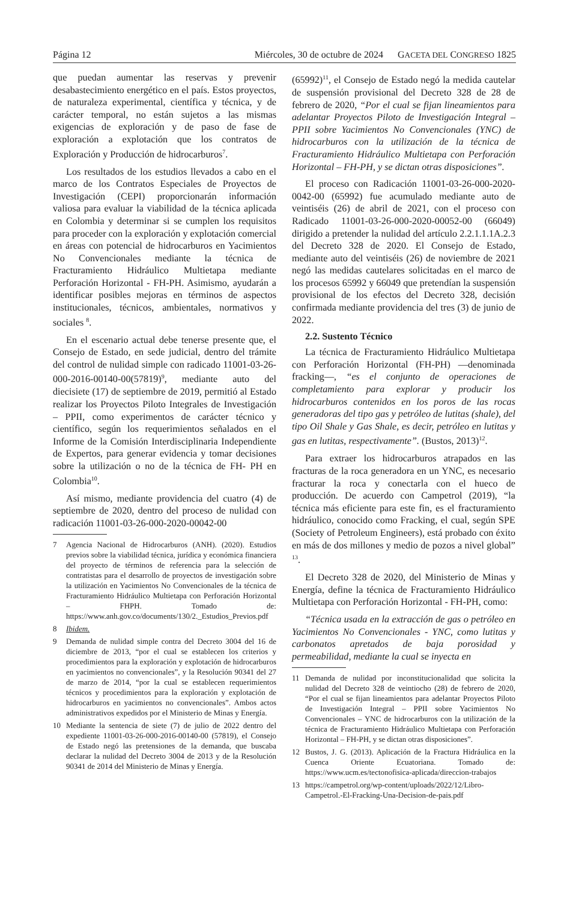Página 12 Miércoles, 30 de octubre de 2024 GACETA DEL CONGRESO 1825
que puedan aumentar las reservas y prevenir desabastecimiento energético en el país. Estos proyectos, de naturaleza experimental, científica y técnica, y de carácter temporal, no están sujetos a las mismas exigencias de exploración y de paso de fase de exploración a explotación que los contratos de Exploración y Producción de hidrocarburos<sup>7</sup>.
Los resultados de los estudios llevados a cabo en el marco de los Contratos Especiales de Proyectos de Investigación (CEPI) proporcionarán información valiosa para evaluar la viabilidad de la técnica aplicada en Colombia y determinar si se cumplen los requisitos para proceder con la exploración y explotación comercial en áreas con potencial de hidrocarburos en Yacimientos No Convencionales mediante la técnica de Fracturamiento Hidráulico Multietapa mediante Perforación Horizontal - FH-PH. Asimismo, ayudarán a identificar posibles mejoras en términos de aspectos institucionales, técnicos, ambientales, normativos y sociales <sup>8</sup>.
En el escenario actual debe tenerse presente que, el Consejo de Estado, en sede judicial, dentro del trámite del control de nulidad simple con radicado 11001-03-26-000-2016-00140-00(57819)<sup>9</sup>, mediante auto del diecisiete (17) de septiembre de 2019, permitió al Estado realizar los Proyectos Piloto Integrales de Investigación – PPII, como experimentos de carácter técnico y científico, según los requerimientos señalados en el Informe de la Comisión Interdisciplinaria Independiente de Expertos, para generar evidencia y tomar decisiones sobre la utilización o no de la técnica de FH- PH en Colombia<sup>10</sup>.
Así mismo, mediante providencia del cuatro (4) de septiembre de 2020, dentro del proceso de nulidad con radicación 11001-03-26-000-2020-00042-00
7 Agencia Nacional de Hidrocarburos (ANH). (2020). Estudios previos sobre la viabilidad técnica, jurídica y económica financiera del proyecto de términos de referencia para la selección de contratistas para el desarrollo de proyectos de investigación sobre la utilización en Yacimientos No Convencionales de la técnica de Fracturamiento Hidráulico Multietapa con Perforación Horizontal – FHPH. Tomado de: https://www.anh.gov.co/documents/130/2._Estudios_Previos.pdf
8 Ibidem.
9 Demanda de nulidad simple contra del Decreto 3004 del 16 de diciembre de 2013, “por el cual se establecen los criterios y procedimientos para la exploración y explotación de hidrocarburos en yacimientos no convencionales”, y la Resolución 90341 del 27 de marzo de 2014, “por la cual se establecen requerimientos técnicos y procedimientos para la exploración y explotación de hidrocarburos en yacimientos no convencionales”. Ambos actos administrativos expedidos por el Ministerio de Minas y Energía.
10 Mediante la sentencia de siete (7) de julio de 2022 dentro del expediente 11001-03-26-000-2016-00140-00 (57819), el Consejo de Estado negó las pretensiones de la demanda, que buscaba declarar la nulidad del Decreto 3004 de 2013 y de la Resolución 90341 de 2014 del Ministerio de Minas y Energía.
(65992)<sup>11</sup>, el Consejo de Estado negó la medida cautelar de suspensión provisional del Decreto 328 de 28 de febrero de 2020, “Por el cual se fijan lineamientos para adelantar Proyectos Piloto de Investigación Integral – PPII sobre Yacimientos No Convencionales (YNC) de hidrocarburos con la utilización de la técnica de Fracturamiento Hidráulico Multietapa con Perforación Horizontal – FH-PH, y se dictan otras disposiciones”.
El proceso con Radicación 11001-03-26-000-2020-0042-00 (65992) fue acumulado mediante auto de veintiséis (26) de abril de 2021, con el proceso con Radicado 11001-03-26-000-2020-00052-00 (66049) dirigido a pretender la nulidad del artículo 2.2.1.1.1A.2.3 del Decreto 328 de 2020. El Consejo de Estado, mediante auto del veintiséis (26) de noviembre de 2021 negó las medidas cautelares solicitadas en el marco de los procesos 65992 y 66049 que pretendían la suspensión provisional de los efectos del Decreto 328, decisión confirmada mediante providencia del tres (3) de junio de 2022.
2.2. Sustento Técnico
La técnica de Fracturamiento Hidráulico Multietapa con Perforación Horizontal (FH-PH) —denominada fracking—, “es el conjunto de operaciones de completamiento para explorar y producir los hidrocarburos contenidos en los poros de las rocas generadoras del tipo gas y petróleo de lutitas (shale), del tipo Oil Shale y Gas Shale, es decir, petróleo en lutitas y gas en lutitas, respectivamente”. (Bustos, 2013)<sup>12</sup>.
Para extraer los hidrocarburos atrapados en las fracturas de la roca generadora en un YNC, es necesario fracturar la roca y conectarla con el hueco de producción. De acuerdo con Campetrol (2019), “la técnica más eficiente para este fin, es el fracturamiento hidráulico, conocido como Fracking, el cual, según SPE (Society of Petroleum Engineers), está probado con éxito en más de dos millones y medio de pozos a nivel global” <sup>13</sup>.
El Decreto 328 de 2020, del Ministerio de Minas y Energía, define la técnica de Fracturamiento Hidráulico Multietapa con Perforación Horizontal - FH-PH, como:
“Técnica usada en la extracción de gas o petróleo en Yacimientos No Convencionales - YNC, como lutitas y carbonatos apretados de baja porosidad y permeabilidad, mediante la cual se inyecta en
11 Demanda de nulidad por inconstitucionalidad que solicita la nulidad del Decreto 328 de veintiocho (28) de febrero de 2020, “Por el cual se fijan lineamientos para adelantar Proyectos Piloto de Investigación Integral – PPII sobre Yacimientos No Convencionales – YNC de hidrocarburos con la utilización de la técnica de Fracturamiento Hidráulico Multietapa con Perforación Horizontal – FH-PH, y se dictan otras disposiciones”.
12 Bustos, J. G. (2013). Aplicación de la Fractura Hidráulica en la Cuenca Oriente Ecuatoriana. Tomado de: https://www.ucm.es/tectonofisica-aplicada/direccion-trabajos
13 https://campetrol.org/wp-content/uploads/2022/12/Libro-Campetrol.-El-Fracking-Una-Decision-de-pais.pdf